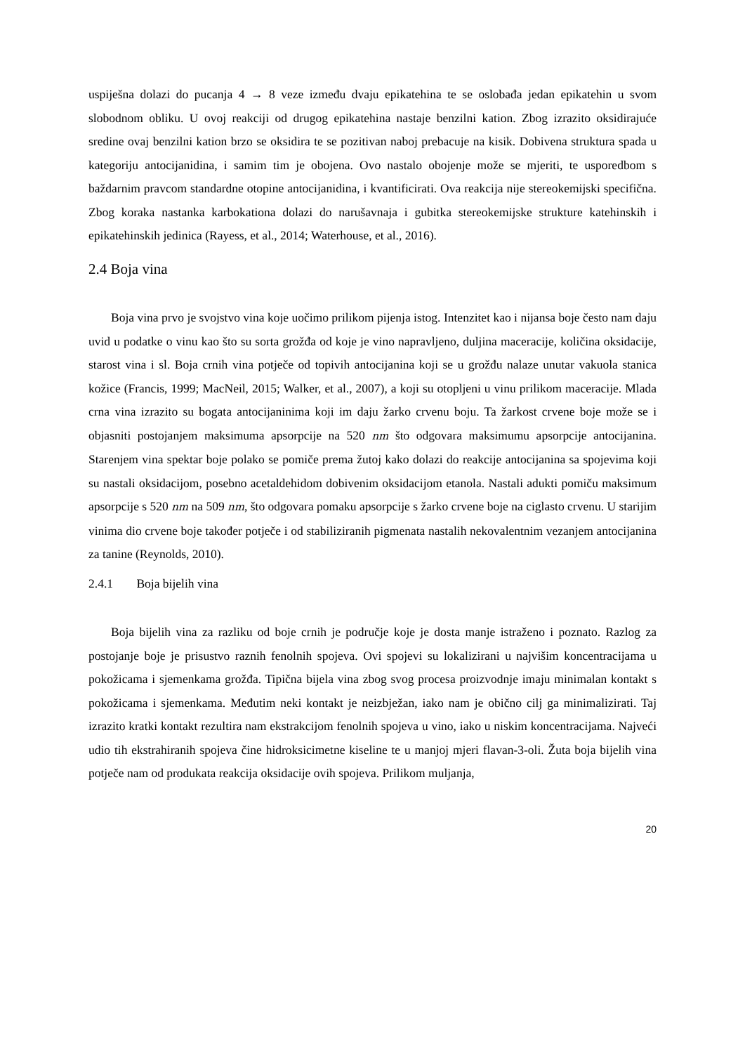uspiješna dolazi do pucanja 4 → 8 veze između dvaju epikatehina te se oslobađa jedan epikatehin u svom slobodnom obliku. U ovoj reakciji od drugog epikatehina nastaje benzilni kation. Zbog izrazito oksidirajuće sredine ovaj benzilni kation brzo se oksidira te se pozitivan naboj prebacuje na kisik. Dobivena struktura spada u kategoriju antocijanidina, i samim tim je obojena. Ovo nastalo obojenje može se mjeriti, te usporedbom s baždarnim pravcom standardne otopine antocijanidina, i kvantificirati. Ova reakcija nije stereokemijski specifična. Zbog koraka nastanka karbokationa dolazi do narušavnaja i gubitka stereokemijske strukture katehinskih i epikatehinskih jedinica (Rayess, et al., 2014; Waterhouse, et al., 2016).
2.4 Boja vina
Boja vina prvo je svojstvo vina koje uočimo prilikom pijenja istog. Intenzitet kao i nijansa boje često nam daju uvid u podatke o vinu kao što su sorta grožđa od koje je vino napravljeno, duljina maceracije, količina oksidacije, starost vina i sl. Boja crnih vina potječe od topivih antocijanina koji se u grožđu nalaze unutar vakuola stanica kožice (Francis, 1999; MacNeil, 2015; Walker, et al., 2007), a koji su otopljeni u vinu prilikom maceracije. Mlada crna vina izrazito su bogata antocijaninima koji im daju žarko crvenu boju. Ta žarkost crvene boje može se i objasniti postojanjem maksimuma apsorpcije na 520 nm što odgovara maksimumu apsorpcije antocijanina. Starenjem vina spektar boje polako se pomiče prema žutoj kako dolazi do reakcije antocijanina sa spojevima koji su nastali oksidacijom, posebno acetaldehidom dobivenim oksidacijom etanola. Nastali adukti pomiču maksimum apsorpcije s 520 nm na 509 nm, što odgovara pomaku apsorpcije s žarko crvene boje na ciglasto crvenu. U starijim vinima dio crvene boje također potječe i od stabiliziranih pigmenata nastalih nekovalentnim vezanjem antocijanina za tanine (Reynolds, 2010).
2.4.1 Boja bijelih vina
Boja bijelih vina za razliku od boje crnih je područje koje je dosta manje istraženo i poznato. Razlog za postojanje boje je prisustvo raznih fenolnih spojeva. Ovi spojevi su lokalizirani u najvišim koncentracijama u pokožicama i sjemenkama grožđa. Tipična bijela vina zbog svog procesa proizvodnje imaju minimalan kontakt s pokožicama i sjemenkama. Međutim neki kontakt je neizbježan, iako nam je obično cilj ga minimalizirati. Taj izrazito kratki kontakt rezultira nam ekstrakcijom fenolnih spojeva u vino, iako u niskim koncentracijama. Najveći udio tih ekstrahiranih spojeva čine hidroksicimetne kiseline te u manjoj mjeri flavan-3-oli. Žuta boja bijelih vina potječe nam od produkata reakcija oksidacije ovih spojeva. Prilikom muljanja,
20